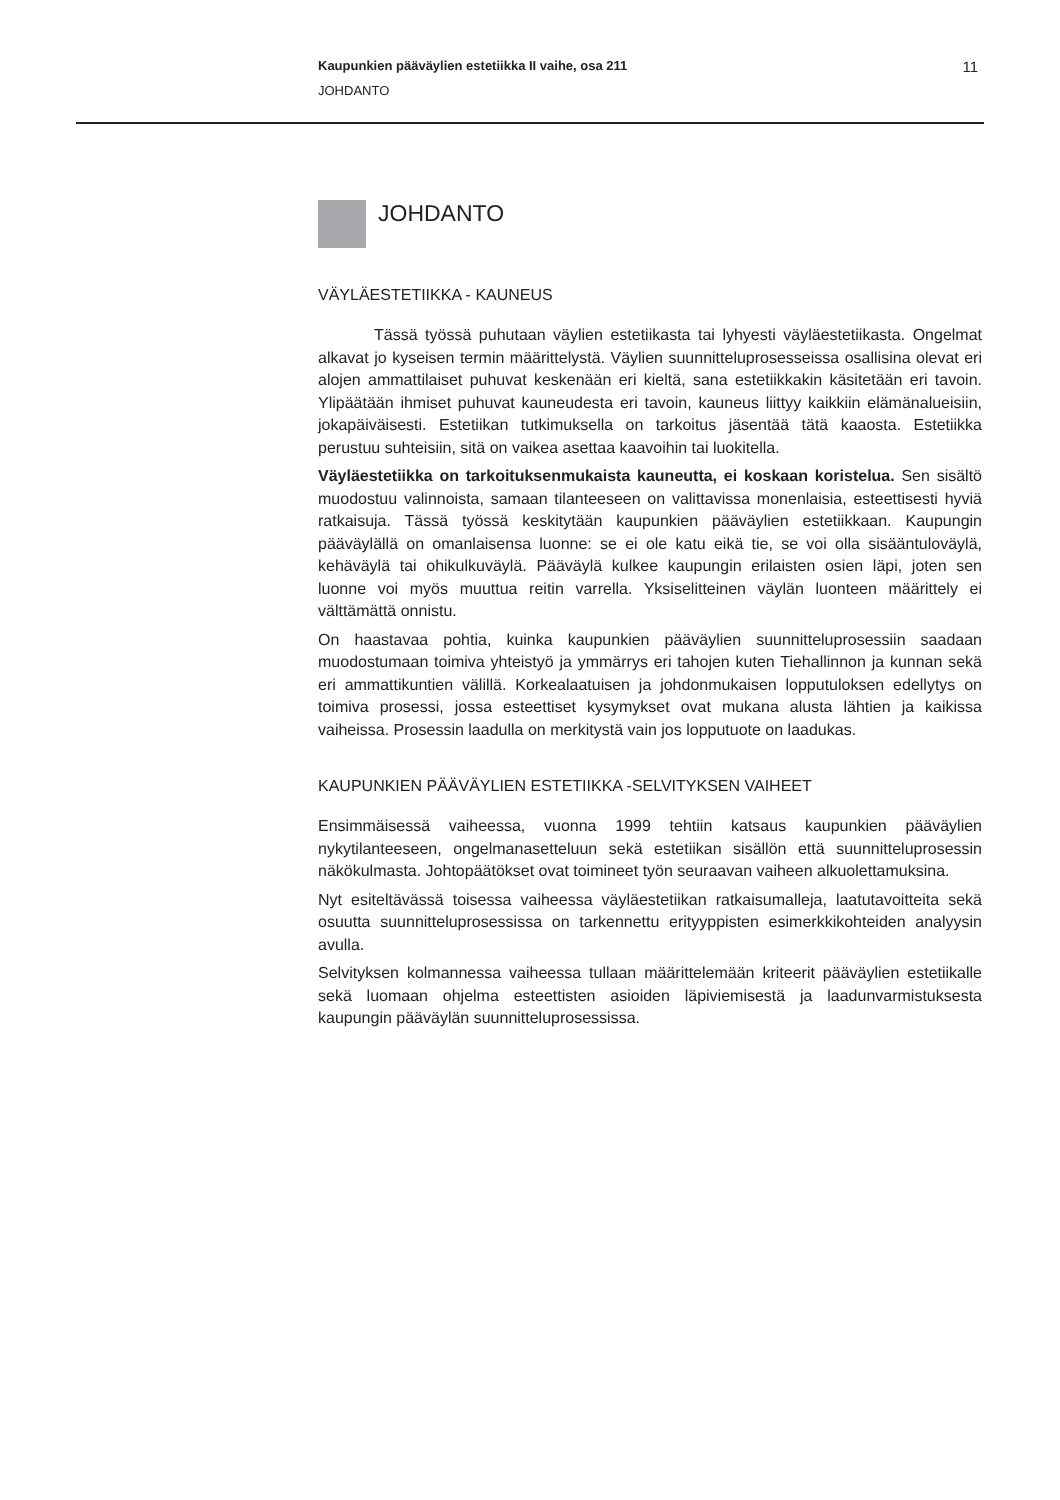Kaupunkien pääväylien estetiikka II vaihe, osa 211 11
JOHDANTO
JOHDANTO
VÄYLÄESTETIIKKA - KAUNEUS
Tässä työssä puhutaan väylien estetiikasta tai lyhyesti väyläestetiikasta. Ongelmat alkavat jo kyseisen termin määrittelystä. Väylien suunnitteluprosesseissa osallisina olevat eri alojen ammattilaiset puhuvat keskenään eri kieltä, sana estetiikkakin käsitetään eri tavoin. Ylipäätään ihmiset puhuvat kauneudesta eri tavoin, kauneus liittyy kaikkiin elämänalueisiin, jokapäiväisesti. Estetiikan tutkimuksella on tarkoitus jäsentää tätä kaaosta. Estetiikka perustuu suhteisiin, sitä on vaikea asettaa kaavoihin tai luokitella.
Väyläestetiikka on tarkoituksenmukaista kauneutta, ei koskaan koristelua. Sen sisältö muodostuu valinnoista, samaan tilanteeseen on valittavissa monenlaisia, esteettisesti hyviä ratkaisuja. Tässä työssä keskitytään kaupunkien pääväylien estetiikkaan. Kaupungin pääväylällä on omanlaisensa luonne: se ei ole katu eikä tie, se voi olla sisääntuloväylä, kehäväylä tai ohikulkuväylä. Pääväylä kulkee kaupungin erilaisten osien läpi, joten sen luonne voi myös muuttua reitin varrella. Yksiselitteinen väylän luonteen määrittely ei välttämättä onnistu.
On haastavaa pohtia, kuinka kaupunkien pääväylien suunnitteluprosessiin saadaan muodostumaan toimiva yhteistyö ja ymmärrys eri tahojen kuten Tiehallinnon ja kunnan sekä eri ammattikuntien välillä. Korkealaatuisen ja johdonmukaisen lopputuloksen edellytys on toimiva prosessi, jossa esteettiset kysymykset ovat mukana alusta lähtien ja kaikissa vaiheissa. Prosessin laadulla on merkitystä vain jos lopputuote on laadukas.
KAUPUNKIEN PÄÄVÄYLIEN ESTETIIKKA -SELVITYKSEN VAIHEET
Ensimmäisessä vaiheessa, vuonna 1999 tehtiin katsaus kaupunkien pääväylien nykytilanteeseen, ongelmanasetteluun sekä estetiikan sisällön että suunnitteluprosessin näkökulmasta. Johtopäätökset ovat toimineet työn seuraavan vaiheen alkuolettamuksina.
Nyt esiteltävässä toisessa vaiheessa väyläestetiikan ratkaisumalleja, laatutavoitteita sekä osuutta suunnitteluprosessissa on tarkennettu erityyppisten esimerkkikohteiden analyysin avulla.
Selvityksen kolmannessa vaiheessa tullaan määrittelemään kriteerit pääväylien estetiikalle sekä luomaan ohjelma esteettisten asioiden läpiviemisestä ja laadunvarmistuksesta kaupungin pääväylän suunnitteluprosessissa.